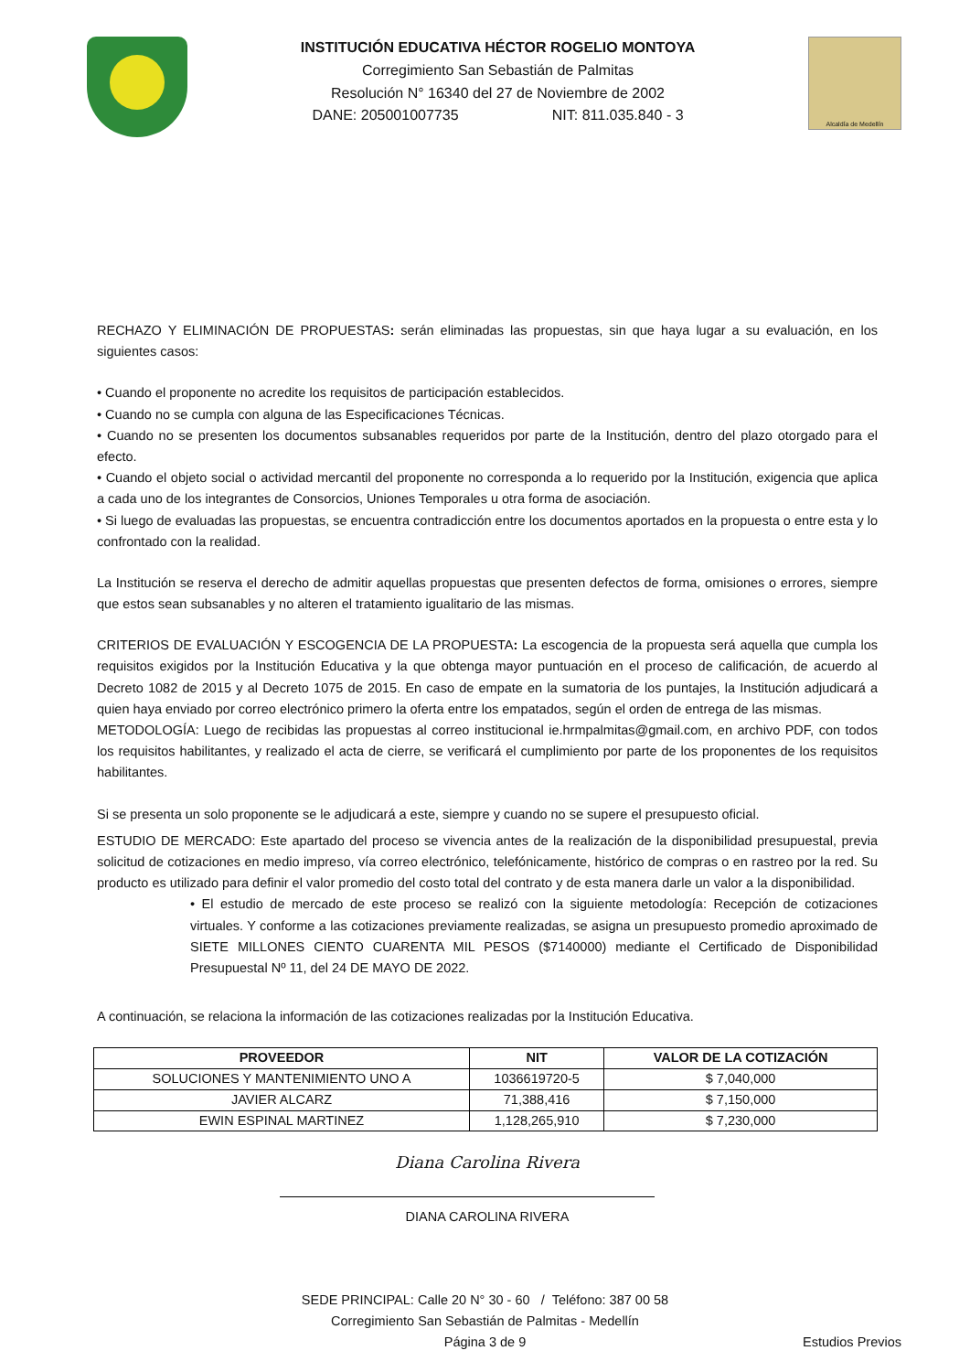INSTITUCIÓN EDUCATIVA HÉCTOR ROGELIO MONTOYA
Corregimiento San Sebastián de Palmitas
Resolución N° 16340 del 27 de Noviembre de 2002
DANE: 205001007735 NIT: 811.035.840 - 3
Alcaldía de Medellín
RECHAZO Y ELIMINACIÓN DE PROPUESTAS: serán eliminadas las propuestas, sin que haya lugar a su evaluación, en los siguientes casos:
• Cuando el proponente no acredite los requisitos de participación establecidos.
• Cuando no se cumpla con alguna de las Especificaciones Técnicas.
• Cuando no se presenten los documentos subsanables requeridos por parte de la Institución, dentro del plazo otorgado para el efecto.
• Cuando el objeto social o actividad mercantil del proponente no corresponda a lo requerido por la Institución, exigencia que aplica a cada uno de los integrantes de Consorcios, Uniones Temporales u otra forma de asociación.
• Si luego de evaluadas las propuestas, se encuentra contradicción entre los documentos aportados en la propuesta o entre esta y lo confrontado con la realidad.
La Institución se reserva el derecho de admitir aquellas propuestas que presenten defectos de forma, omisiones o errores, siempre que estos sean subsanables y no alteren el tratamiento igualitario de las mismas.
CRITERIOS DE EVALUACIÓN Y ESCOGENCIA DE LA PROPUESTA: La escogencia de la propuesta será aquella que cumpla los requisitos exigidos por la Institución Educativa y la que obtenga mayor puntuación en el proceso de calificación, de acuerdo al Decreto 1082 de 2015 y al Decreto 1075 de 2015. En caso de empate en la sumatoria de los puntajes, la Institución adjudicará a quien haya enviado por correo electrónico primero la oferta entre los empatados, según el orden de entrega de las mismas.
METODOLOGÍA: Luego de recibidas las propuestas al correo institucional ie.hrmpalmitas@gmail.com, en archivo PDF, con todos los requisitos habilitantes, y realizado el acta de cierre, se verificará el cumplimiento por parte de los proponentes de los requisitos habilitantes.
Si se presenta un solo proponente se le adjudicará a este, siempre y cuando no se supere el presupuesto oficial.
ESTUDIO DE MERCADO: Este apartado del proceso se vivencia antes de la realización de la disponibilidad presupuestal, previa solicitud de cotizaciones en medio impreso, vía correo electrónico, telefónicamente, histórico de compras o en rastreo por la red. Su producto es utilizado para definir el valor promedio del costo total del contrato y de esta manera darle un valor a la disponibilidad.
• El estudio de mercado de este proceso se realizó con la siguiente metodología: Recepción de cotizaciones virtuales. Y conforme a las cotizaciones previamente realizadas, se asigna un presupuesto promedio aproximado de SIETE MILLONES CIENTO CUARENTA MIL PESOS ($7140000) mediante el Certificado de Disponibilidad Presupuestal Nº 11, del 24 DE MAYO DE 2022.
A continuación, se relaciona la información de las cotizaciones realizadas por la Institución Educativa.
| PROVEEDOR | NIT | VALOR DE LA COTIZACIÓN |
| --- | --- | --- |
| SOLUCIONES Y MANTENIMIENTO UNO A | 1036619720-5 | $ 7,040,000 |
| JAVIER ALCARZ | 71,388,416 | $ 7,150,000 |
| EWIN ESPINAL MARTINEZ | 1,128,265,910 | $ 7,230,000 |
Diana Carolina Rivera
DIANA CAROLINA RIVERA
SEDE PRINCIPAL: Calle 20 N° 30 - 60 / Teléfono: 387 00 58
Corregimiento San Sebastián de Palmitas - Medellín
Página 3 de 9 Estudios Previos